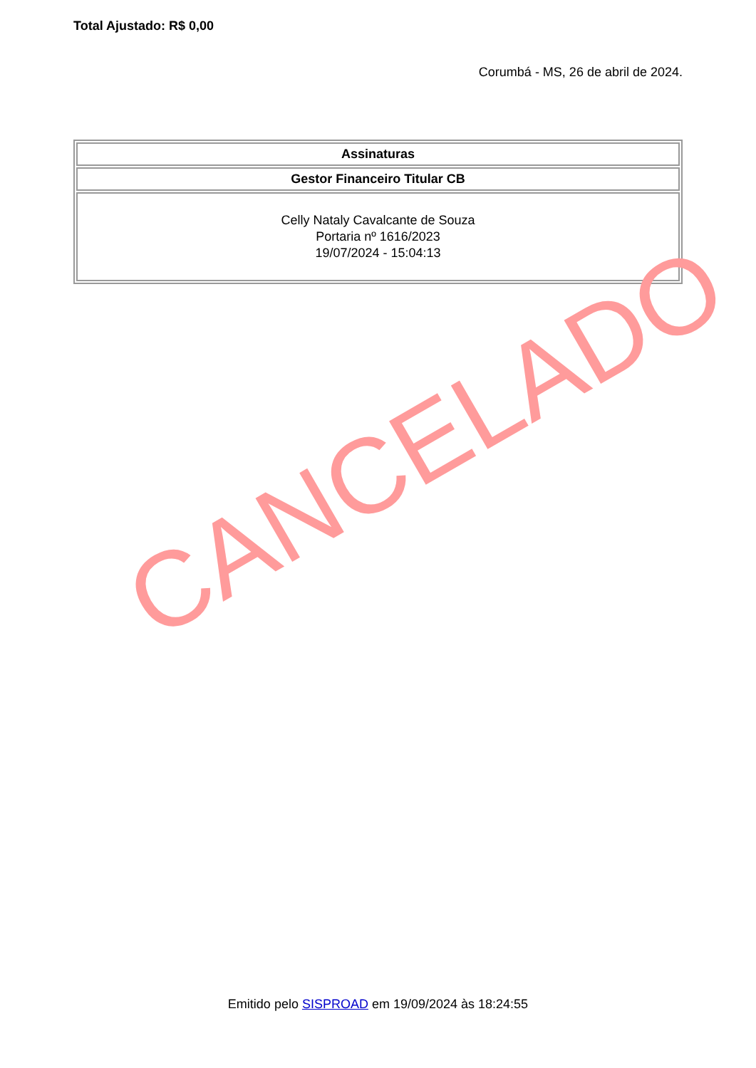Total Ajustado: R$ 0,00
Corumbá - MS, 26 de abril de 2024.
| Assinaturas |
| --- |
| Gestor Financeiro Titular CB |
| Celly Nataly Cavalcante de Souza Portaria nº 1616/2023 19/07/2024 - 15:04:13 |
CANCELADO
Emitido pelo SISPROAD em 19/09/2024 às 18:24:55